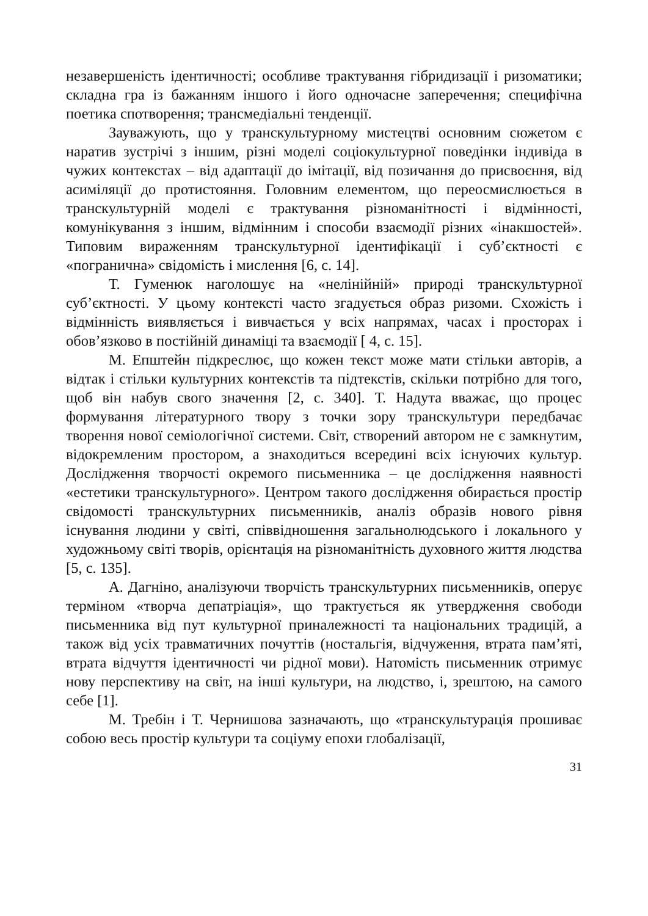незавершеність ідентичності; особливе трактування гібридизації і ризоматики; складна гра із бажанням іншого і його одночасне заперечення; специфічна поетика спотворення; трансмедіальні тенденції.
Зауважують, що у транскультурному мистецтві основним сюжетом є наратив зустрічі з іншим, різні моделі соціокультурної поведінки індивіда в чужих контекстах – від адаптації до імітації, від позичання до присвоєння, від асиміляції до протистояння. Головним елементом, що переосмислюється в транскультурній моделі є трактування різноманітності і відмінності, комунікування з іншим, відмінним і способи взаємодії різних «інакшостей». Типовим вираженням транскультурної ідентифікації і суб’єктності є «погранична» свідомість і мислення [6, с. 14].
Т. Гуменюк наголошує на «нелінійній» природі транскультурної суб’єктності. У цьому контексті часто згадується образ ризоми. Схожість і відмінність виявляється і вивчається у всіх напрямах, часах і просторах і обов’язково в постійній динаміці та взаємодії [ 4, с. 15].
М. Епштейн підкреслює, що кожен текст може мати стільки авторів, а відтак і стільки культурних контекстів та підтекстів, скільки потрібно для того, щоб він набув свого значення [2, с. 340]. Т. Надута вважає, що процес формування літературного твору з точки зору транскультури передбачає творення нової семіологічної системи. Світ, створений автором не є замкнутим, відокремленим простором, а знаходиться всередині всіх існуючих культур. Дослідження творчості окремого письменника – це дослідження наявності «естетики транскультурного». Центром такого дослідження обирається простір свідомості транскультурних письменників, аналіз образів нового рівня існування людини у світі, співвідношення загальнолюдського і локального у художньому світі творів, орієнтація на різноманітність духовного життя людства [5, с. 135].
А. Дагніно, аналізуючи творчість транскультурних письменників, оперує терміном «творча депатріація», що трактується як утвердження свободи письменника від пут культурної приналежності та національних традицій, а також від усіх травматичних почуттів (ностальгія, відчуження, втрата пам’яті, втрата відчуття ідентичності чи рідної мови). Натомість письменник отримує нову перспективу на світ, на інші культури, на людство, і, зрештою, на самого себе [1].
М. Требін і Т. Чернишова зазначають, що «транскультурація прошиває собою весь простір культури та соціуму епохи глобалізації,
31